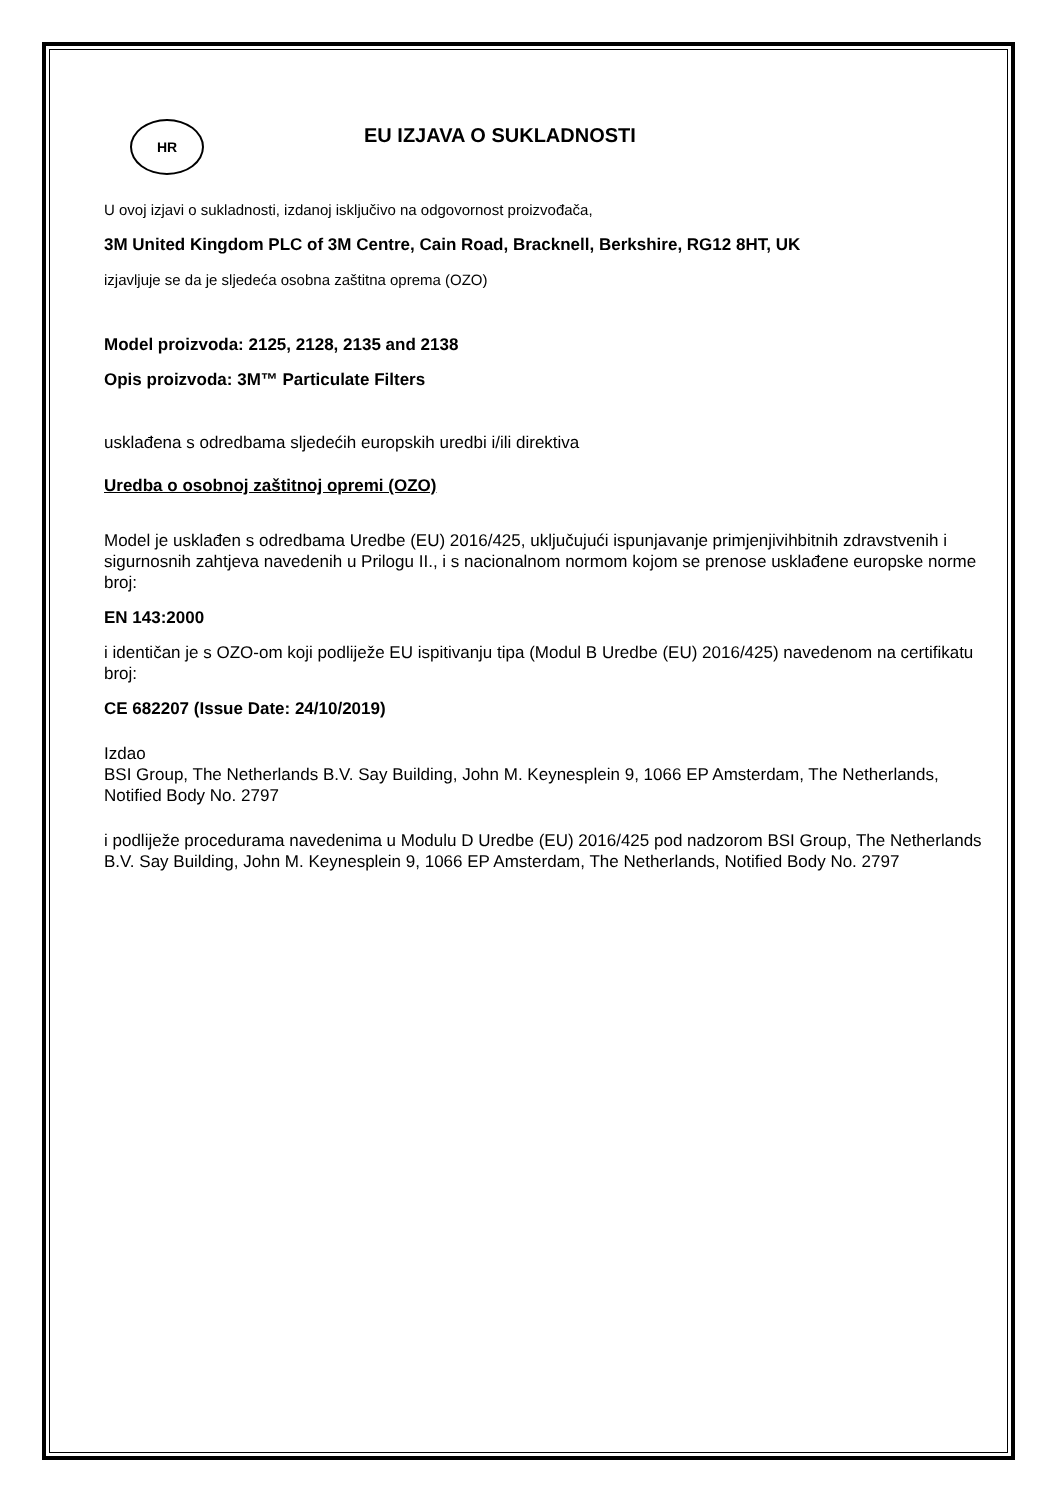HR
EU IZJAVA O SUKLADNOSTI
U ovoj izjavi o sukladnosti, izdanoj isključivo na odgovornost proizvođača,
3M United Kingdom PLC of 3M Centre, Cain Road, Bracknell, Berkshire, RG12 8HT, UK
izjavljuje se da je sljedeća osobna zaštitna oprema (OZO)
Model proizvoda: 2125, 2128, 2135 and 2138
Opis proizvoda: 3M™ Particulate Filters
usklađena s odredbama sljedećih europskih uredbi i/ili direktiva
Uredba o osobnoj zaštitnoj opremi (OZO)
Model je usklađen s odredbama Uredbe (EU) 2016/425, uključujući ispunjavanje primjenjivihbitnih zdravstvenih i sigurnosnih zahtjeva navedenih u Prilogu II., i s nacionalnom normom kojom se prenose usklađene europske norme broj:
EN 143:2000
i identičan je s OZO-om koji podliježe EU ispitivanju tipa (Modul B Uredbe (EU) 2016/425) navedenom na certifikatu broj:
CE 682207 (Issue Date: 24/10/2019)
Izdao
BSI Group, The Netherlands B.V. Say Building, John M. Keynesplein 9, 1066 EP Amsterdam, The Netherlands, Notified Body No. 2797
i podliježe procedurama navedenima u Modulu D Uredbe (EU) 2016/425 pod nadzorom BSI Group, The Netherlands B.V. Say Building, John M. Keynesplein 9, 1066 EP Amsterdam, The Netherlands, Notified Body No. 2797